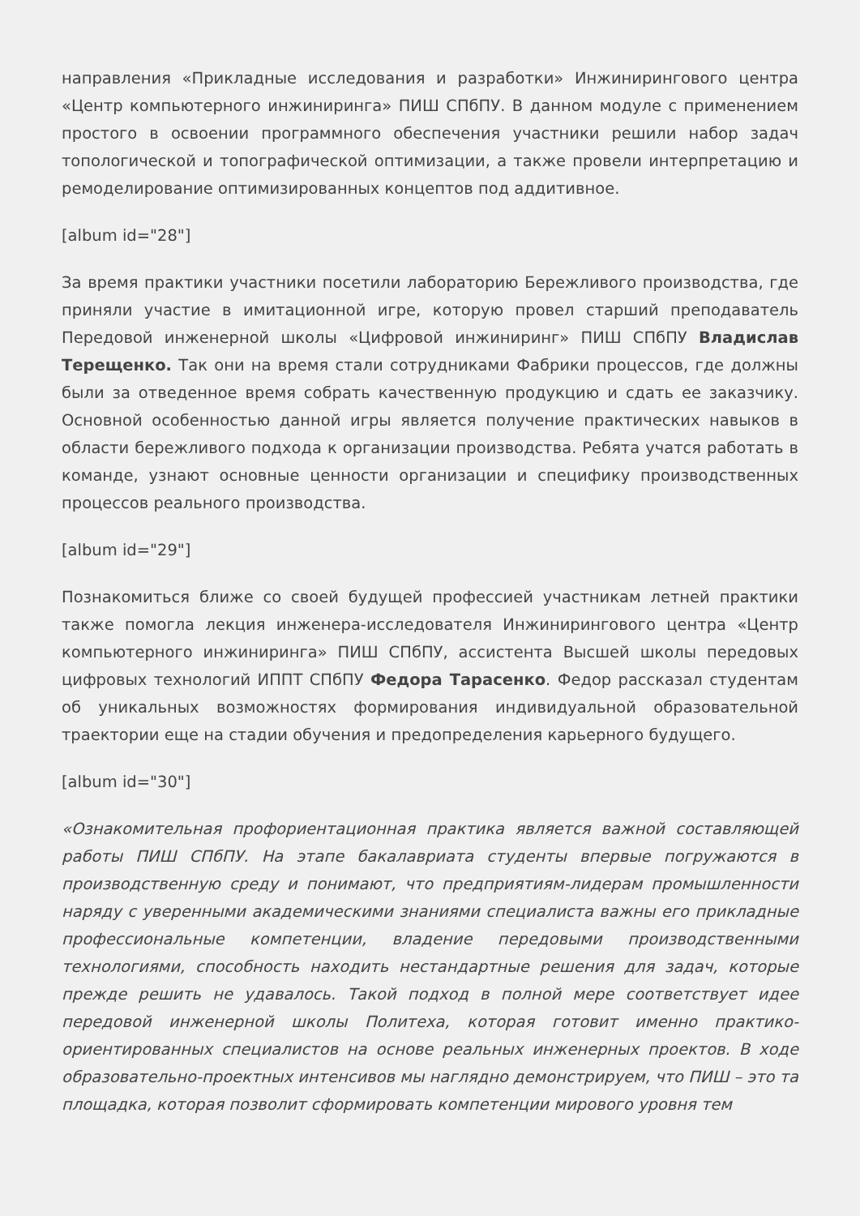направления «Прикладные исследования и разработки» Инжинирингового центра «Центр компьютерного инжиниринга» ПИШ СПбПУ. В данном модуле с применением простого в освоении программного обеспечения участники решили набор задач топологической и топографической оптимизации, а также провели интерпретацию и ремоделирование оптимизированных концептов под аддитивное.
[album id="28"]
За время практики участники посетили лабораторию Бережливого производства, где приняли участие в имитационной игре, которую провел старший преподаватель Передовой инженерной школы «Цифровой инжиниринг» ПИШ СПбПУ Владислав Терещенко. Так они на время стали сотрудниками Фабрики процессов, где должны были за отведенное время собрать качественную продукцию и сдать ее заказчику. Основной особенностью данной игры является получение практических навыков в области бережливого подхода к организации производства. Ребята учатся работать в команде, узнают основные ценности организации и специфику производственных процессов реального производства.
[album id="29"]
Познакомиться ближе со своей будущей профессией участникам летней практики также помогла лекция инженера-исследователя Инжинирингового центра «Центр компьютерного инжиниринга» ПИШ СПбПУ, ассистента Высшей школы передовых цифровых технологий ИППТ СПбПУ Федора Тарасенко. Федор рассказал студентам об уникальных возможностях формирования индивидуальной образовательной траектории еще на стадии обучения и предопределения карьерного будущего.
[album id="30"]
«Ознакомительная профориентационная практика является важной составляющей работы ПИШ СПбПУ. На этапе бакалавриата студенты впервые погружаются в производственную среду и понимают, что предприятиям-лидерам промышленности наряду с уверенными академическими знаниями специалиста важны его прикладные профессиональные компетенции, владение передовыми производственными технологиями, способность находить нестандартные решения для задач, которые прежде решить не удавалось. Такой подход в полной мере соответствует идее передовой инженерной школы Политеха, которая готовит именно практико-ориентированных специалистов на основе реальных инженерных проектов. В ходе образовательно-проектных интенсивов мы наглядно демонстрируем, что ПИШ – это та площадка, которая позволит сформировать компетенции мирового уровня тем